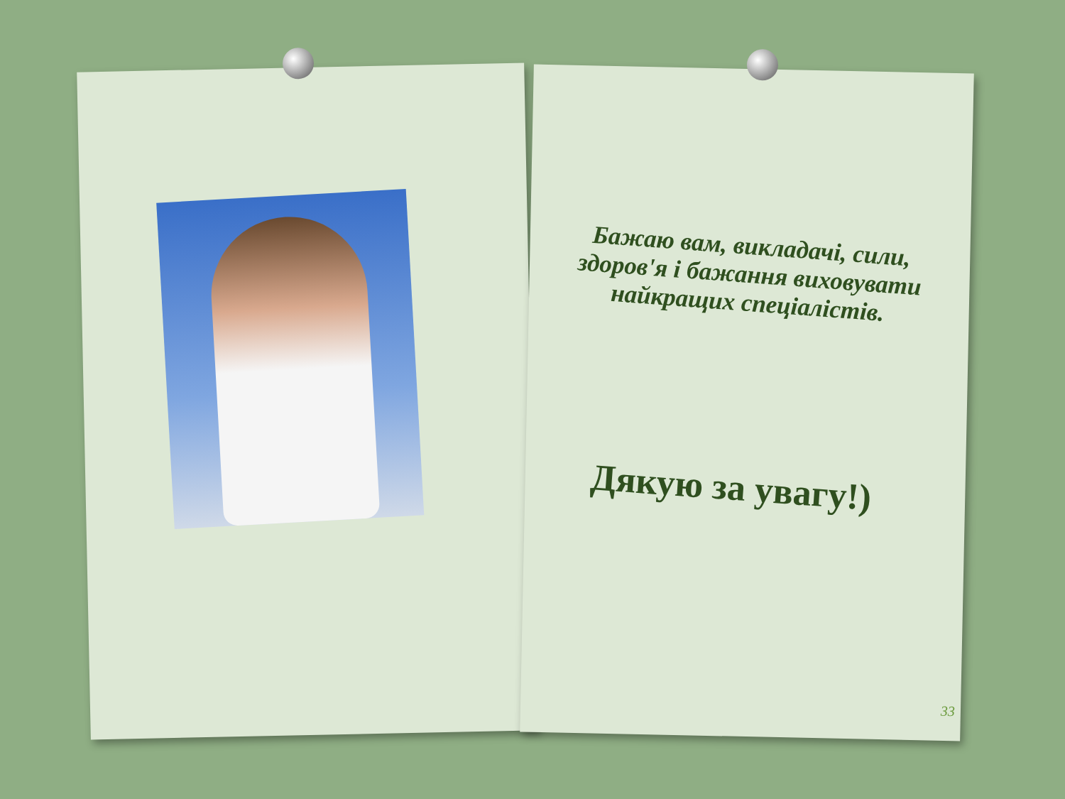Бажаю вам, викладачі, сили, здоров'я і бажання виховувати найкращих спеціалістів.
Дякую за увагу!)
33